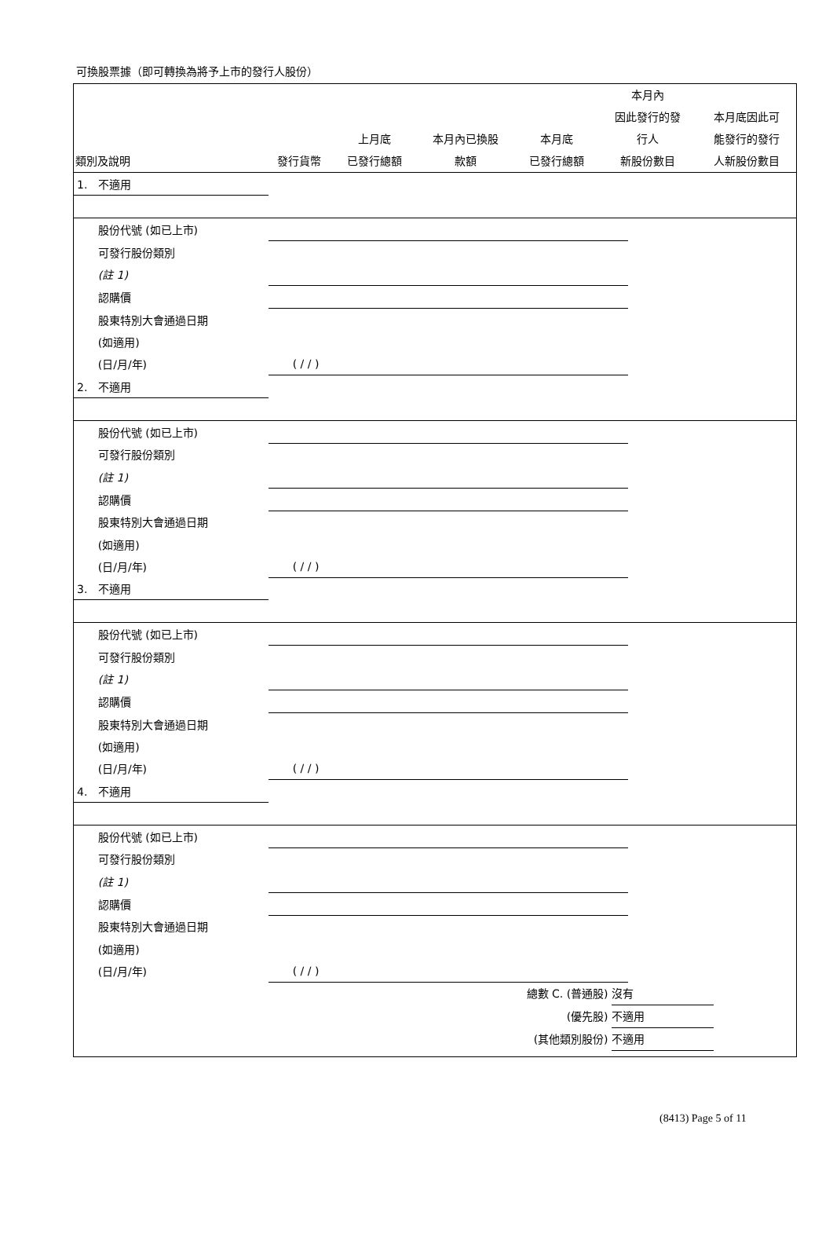可換股票據（即可轉換為將予上市的發行人股份）
| 類別及說明 | 發行貨幣 | 上月底 已發行總額 | 本月內已換股 款額 | 本月底 已發行總額 | 本月內 因此發行的發 行人 新股份數目 | 本月底因此可 能發行的發行 人新股份數目 |
| --- | --- | --- | --- | --- | --- | --- |
| 1. 不適用 | | | | | | |
| 股份代號 (如已上市) | | | | | | |
| 可發行股份類別 | | | | | | |
| (註 1) | | | | | | |
| 認購價 | | | | | | |
| 股東特別大會通過日期 | | | | | | |
| (如適用) | | | | | | |
| (日/月/年) | ( / / ) | | | | | |
| 2. 不適用 | | | | | | |
| 股份代號 (如已上市) | | | | | | |
| 可發行股份類別 | | | | | | |
| (註 1) | | | | | | |
| 認購價 | | | | | | |
| 股東特別大會通過日期 | | | | | | |
| (如適用) | | | | | | |
| (日/月/年) | ( / / ) | | | | | |
| 3. 不適用 | | | | | | |
| 股份代號 (如已上市) | | | | | | |
| 可發行股份類別 | | | | | | |
| (註 1) | | | | | | |
| 認購價 | | | | | | |
| 股東特別大會通過日期 | | | | | | |
| (如適用) | | | | | | |
| (日/月/年) | ( / / ) | | | | | |
| 4. 不適用 | | | | | | |
| 股份代號 (如已上市) | | | | | | |
| 可發行股份類別 | | | | | | |
| (註 1) | | | | | | |
| 認購價 | | | | | | |
| 股東特別大會通過日期 | | | | | | |
| (如適用) | | | | | | |
| (日/月/年) | ( / / ) | | | | | |
總數 C. (普通股) 沒有
(優先股) 不適用
(其他類別股份) 不適用
(8413) Page 5 of 11